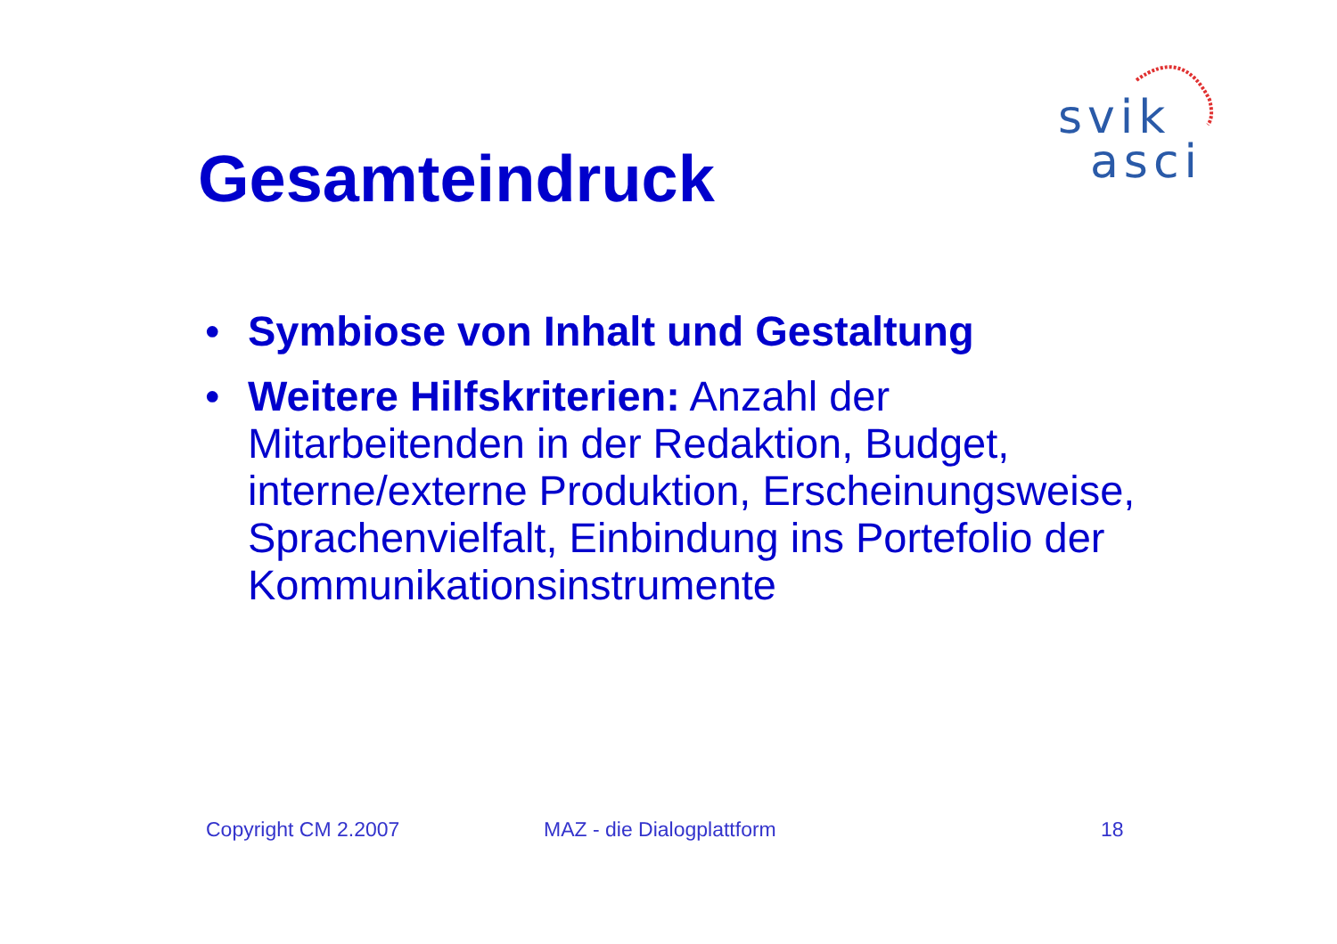svik
asci
Gesamteindruck
• Symbiose von Inhalt und Gestaltung
• Weitere Hilfskriterien: Anzahl der Mitarbeitenden in der Redaktion, Budget, interne/externe Produktion, Erscheinungsweise, Sprachenvielfalt, Einbindung ins Portefolio der Kommunikationsinstrumente
Copyright CM 2.2007 MAZ - die Dialogplattform 18